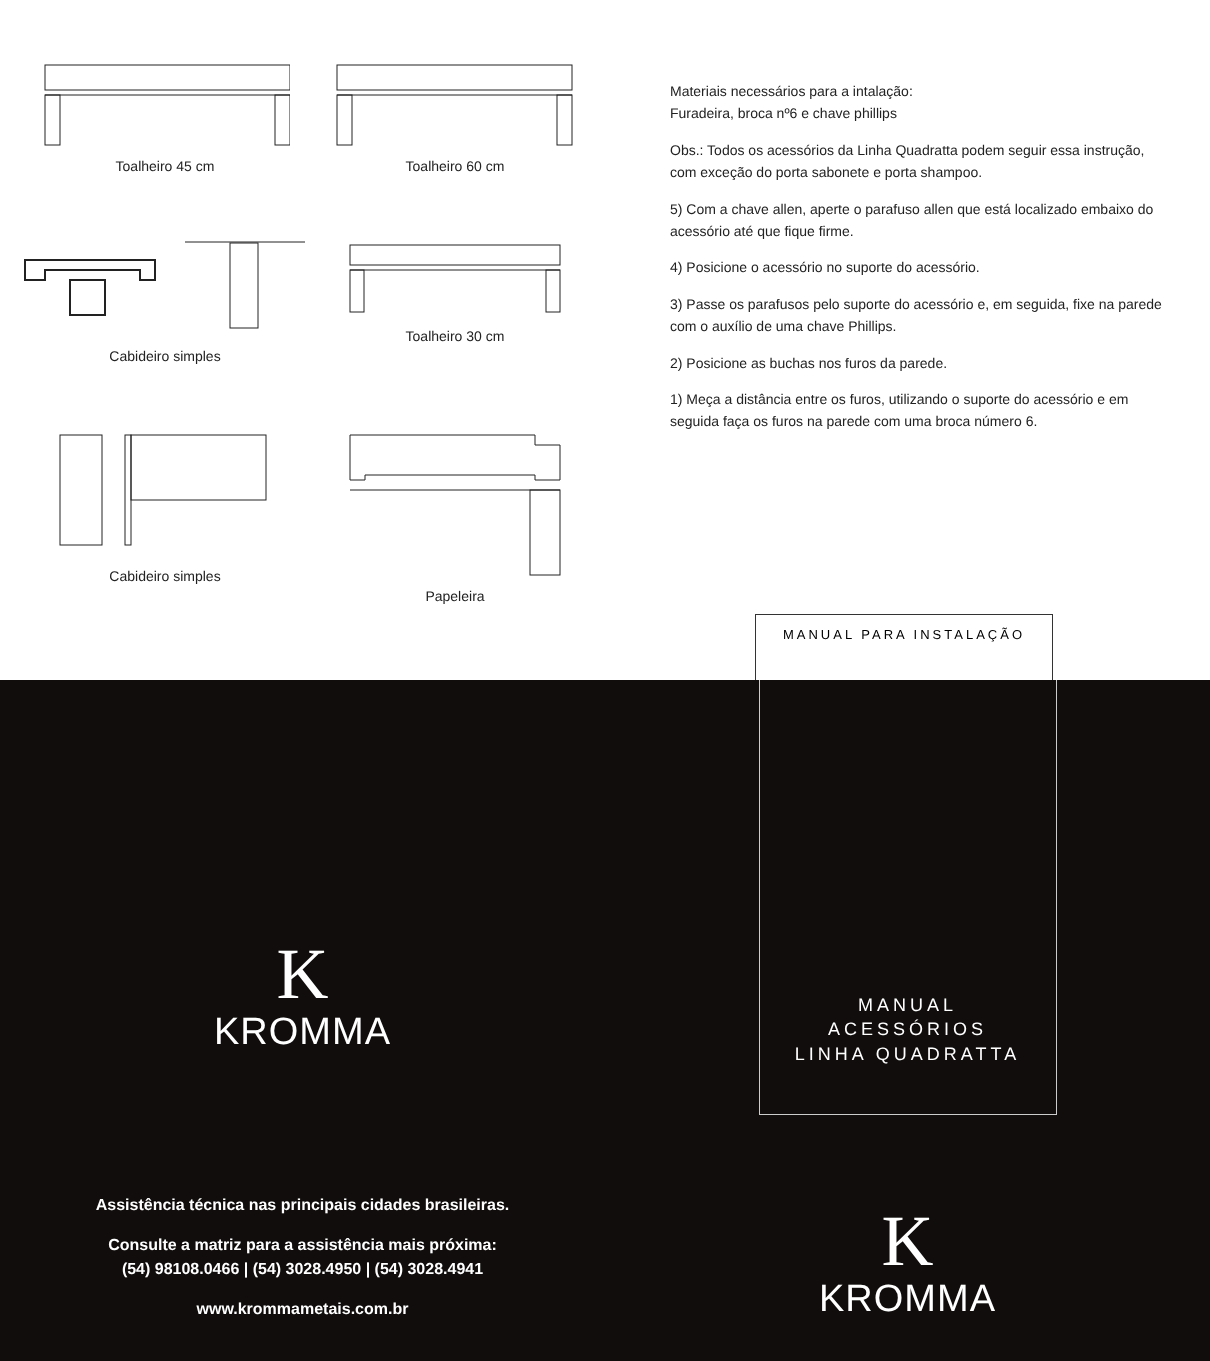Toalheiro 45 cm
Toalheiro 60 cm
Cabideiro simples
Toalheiro 30 cm
Cabideiro simples
Papeleira
Materiais necessários para a intalação:
Furadeira, broca nº6 e chave phillips
Obs.: Todos os acessórios da Linha Quadratta podem seguir essa instrução, com exceção do porta sabonete e porta shampoo.
5) Com a chave allen, aperte o parafuso allen que está localizado embaixo do acessório até que fique firme.
4) Posicione o acessório no suporte do acessório.
3) Passe os parafusos pelo suporte do acessório e, em seguida, fixe na parede com o auxílio de uma chave Phillips.
2) Posicione as buchas nos furos da parede.
1) Meça a distância entre os furos, utilizando o suporte do acessório e em seguida faça os furos na parede com uma broca número 6.
MANUAL PARA INSTALAÇÃO
K
KROMMA
Assistência técnica nas principais cidades brasileiras.
Consulte a matriz para a assistência mais próxima:
(54) 98108.0466 | (54) 3028.4950 | (54) 3028.4941
www.krommametais.com.br
MANUAL
ACESSÓRIOS
LINHA QUADRATTA
K
KROMMA